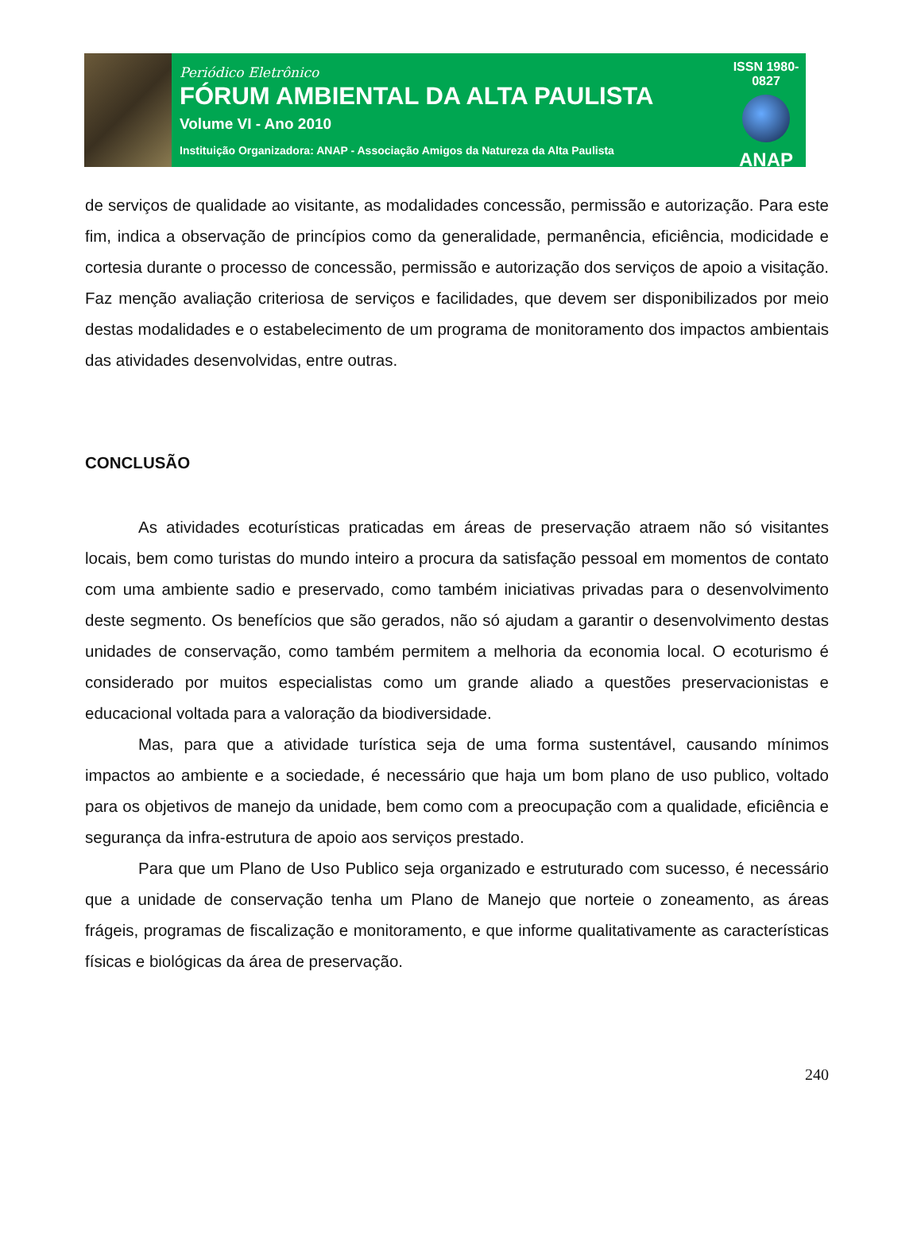Periódico Eletrônico
FÓRUM AMBIENTAL DA ALTA PAULISTA
Volume VI - Ano 2010
Instituição Organizadora: ANAP - Associação Amigos da Natureza da Alta Paulista
ISSN 1980-0827
ANAP
de serviços de qualidade ao visitante, as modalidades concessão, permissão e autorização. Para este fim, indica a observação de princípios como da generalidade, permanência, eficiência, modicidade e cortesia durante o processo de concessão, permissão e autorização dos serviços de apoio a visitação. Faz menção avaliação criteriosa de serviços e facilidades, que devem ser disponibilizados por meio destas modalidades e o estabelecimento de um programa de monitoramento dos impactos ambientais das atividades desenvolvidas, entre outras.
CONCLUSÃO
As atividades ecoturísticas praticadas em áreas de preservação atraem não só visitantes locais, bem como turistas do mundo inteiro a procura da satisfação pessoal em momentos de contato com uma ambiente sadio e preservado, como também iniciativas privadas para o desenvolvimento deste segmento. Os benefícios que são gerados, não só ajudam a garantir o desenvolvimento destas unidades de conservação, como também permitem a melhoria da economia local. O ecoturismo é considerado por muitos especialistas como um grande aliado a questões preservacionistas e educacional voltada para a valoração da biodiversidade.
Mas, para que a atividade turística seja de uma forma sustentável, causando mínimos impactos ao ambiente e a sociedade, é necessário que haja um bom plano de uso publico, voltado para os objetivos de manejo da unidade, bem como com a preocupação com a qualidade, eficiência e segurança da infra-estrutura de apoio aos serviços prestado.
Para que um Plano de Uso Publico seja organizado e estruturado com sucesso, é necessário que a unidade de conservação tenha um Plano de Manejo que norteie o zoneamento, as áreas frágeis, programas de fiscalização e monitoramento, e que informe qualitativamente as características físicas e biológicas da área de preservação.
240